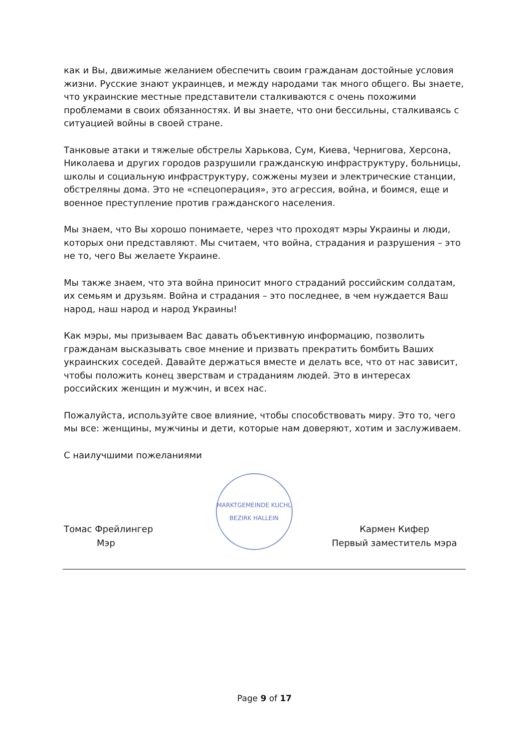как и Вы, движимые желанием обеспечить своим гражданам достойные условия жизни. Русские знают украинцев, и между народами так много общего. Вы знаете, что украинские местные представители сталкиваются с очень похожими проблемами в своих обязанностях. И вы знаете, что они бессильны, сталкиваясь с ситуацией войны в своей стране.
Танковые атаки и тяжелые обстрелы Харькова, Сум, Киева, Чернигова, Херсона, Николаева и других городов разрушили гражданскую инфраструктуру, больницы, школы и социальную инфраструктуру, сожжены музеи и электрические станции, обстреляны дома. Это не «спецоперация», это агрессия, война, и боимся, еще и военное преступление против гражданского населения.
Мы знаем, что Вы хорошо понимаете, через что проходят мэры Украины и люди, которых они представляют. Мы считаем, что война, страдания и разрушения – это не то, чего Вы желаете Украине.
Мы также знаем, что эта война приносит много страданий российским солдатам, их семьям и друзьям. Война и страдания – это последнее, в чем нуждается Ваш народ, наш народ и народ Украины!
Как мэры, мы призываем Вас давать объективную информацию, позволить гражданам высказывать свое мнение и призвать прекратить бомбить Ваших украинских соседей. Давайте держаться вместе и делать все, что от нас зависит, чтобы положить конец зверствам и страданиям людей. Это в интересах российских женщин и мужчин, и всех нас.
Пожалуйста, используйте свое влияние, чтобы способствовать миру. Это то, чего мы все: женщины, мужчины и дети, которые нам доверяют, хотим и заслуживаем.
С наилучшими пожеланиями
Томас Фрейлингер
Мэр
MARKTGEMEINDE KUCHL
BEZIRK HALLEIN
Кармен Кифер
Первый заместитель мэра
Page 9 of 17